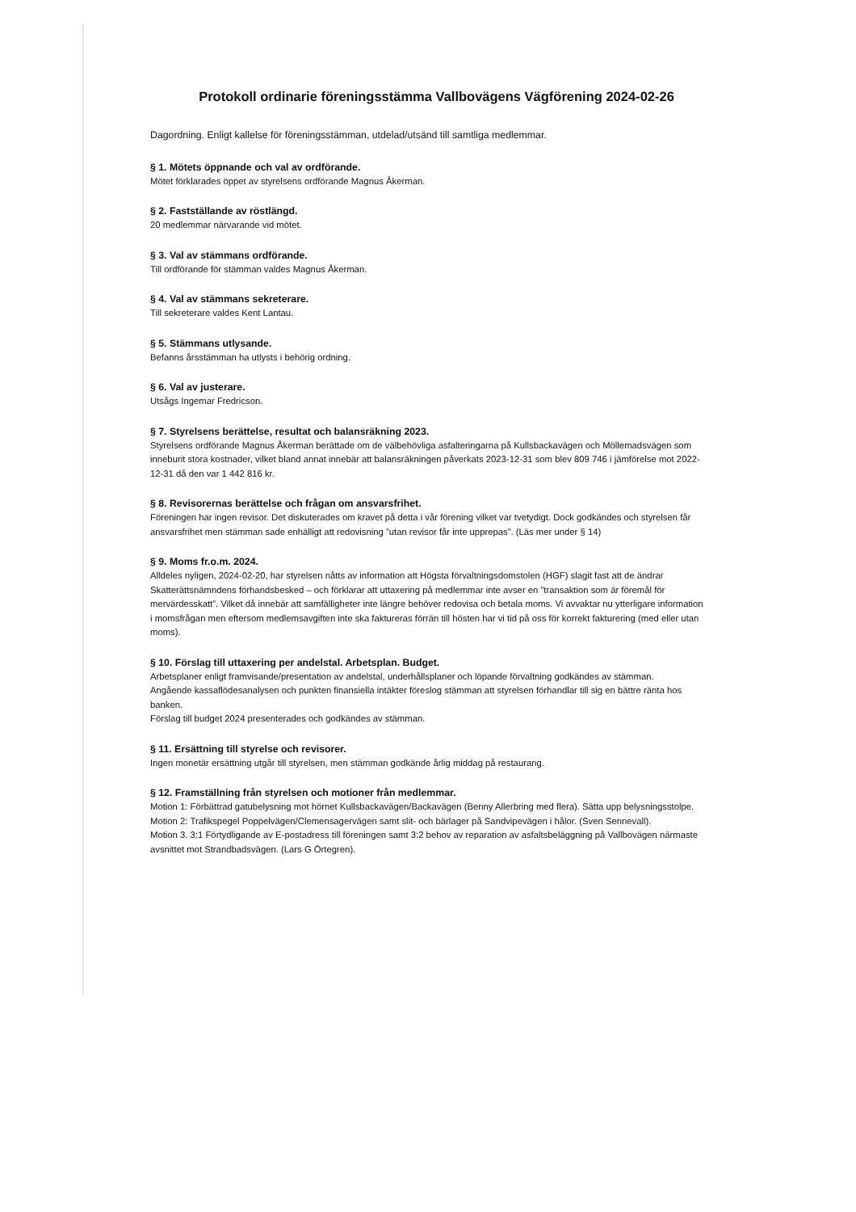Protokoll ordinarie föreningsstämma Vallbovägens Vägförening 2024-02-26
Dagordning. Enligt kallelse för föreningsstämman, utdelad/utsänd till samtliga medlemmar.
§ 1. Mötets öppnande och val av ordförande.
Mötet förklarades öppet av styrelsens ordförande Magnus Åkerman.
§ 2. Fastställande av röstlängd.
20 medlemmar närvarande vid mötet.
§ 3. Val av stämmans ordförande.
Till ordförande för stämman valdes Magnus Åkerman.
§ 4. Val av stämmans sekreterare.
Till sekreterare valdes Kent Lantau.
§ 5. Stämmans utlysande.
Befanns årsstämman ha utlysts i behörig ordning.
§ 6. Val av justerare.
Utsågs Ingemar Fredricson.
§ 7. Styrelsens berättelse, resultat och balansräkning 2023.
Styrelsens ordförande Magnus Åkerman berättade om de välbehövliga asfalteringarna på Kullsbackavägen och Möllemadsvägen som inneburit stora kostnader, vilket bland annat innebär att balansräkningen påverkats 2023-12-31 som blev 809 746 i jämförelse mot 2022-12-31 då den var 1 442 816 kr.
§ 8. Revisorernas berättelse och frågan om ansvarsfrihet.
Föreningen har ingen revisor. Det diskuterades om kravet på detta i vår förening vilket var tvetydigt. Dock godkändes och styrelsen får ansvarsfrihet men stämman sade enhälligt att redovisning ”utan revisor får inte upprepas”. (Läs mer under § 14)
§ 9. Moms fr.o.m. 2024.
Alldeles nyligen, 2024-02-20, har styrelsen nåtts av information att Högsta förvaltningsdomstolen (HGF) slagit fast att de ändrar Skatterättsnämndens förhandsbesked – och förklarar att uttaxering på medlemmar inte avser en ”transaktion som är föremål för mervärdesskatt”. Vilket då innebär att samfälligheter inte längre behöver redovisa och betala moms. Vi avvaktar nu ytterligare information i momsfrågan men eftersom medlemsavgiften inte ska faktureras förrän till hösten har vi tid på oss för korrekt fakturering (med eller utan moms).
§ 10. Förslag till uttaxering per andelstal. Arbetsplan. Budget.
Arbetsplaner enligt framvisande/presentation av andelstal, underhållsplaner och löpande förvaltning godkändes av stämman.
Angående kassaflödesanalysen och punkten finansiella intäkter föreslog stämman att styrelsen förhandlar till sig en bättre ränta hos banken.
Förslag till budget 2024 presenterades och godkändes av stämman.
§ 11. Ersättning till styrelse och revisorer.
Ingen monetär ersättning utgår till styrelsen, men stämman godkände årlig middag på restaurang.
§ 12. Framställning från styrelsen och motioner från medlemmar.
Motion 1: Förbättrad gatubelysning mot hörnet Kullsbackavägen/Backavägen (Benny Allerbring med flera). Sätta upp belysningsstolpe.
Motion 2: Trafikspegel Poppelvägen/Clemensagervägen samt slit- och bärlager på Sandvipevägen i hålor. (Sven Sennevall).
Motion 3. 3:1 Förtydligande av E-postadress till föreningen samt 3:2 behov av reparation av asfaltsbeläggning på Vallbovägen närmaste avsnittet mot Strandbadsvägen. (Lars G Örtegren).